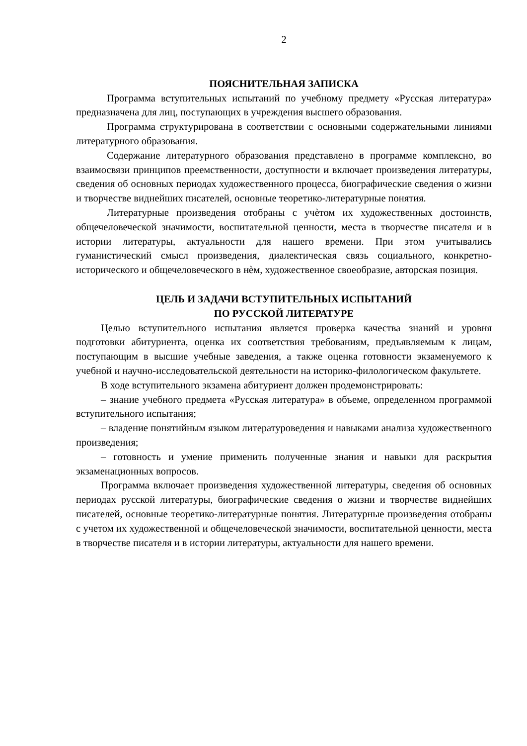2
ПОЯСНИТЕЛЬНАЯ ЗАПИСКА
Программа вступительных испытаний по учебному предмету «Русская литература» предназначена для лиц, поступающих в учреждения высшего образования.
Программа структурирована в соответствии с основными содержательными линиями литературного образования.
Содержание литературного образования представлено в программе комплексно, во взаимосвязи принципов преемственности, доступности и включает произведения литературы, сведения об основных периодах художественного процесса, биографические сведения о жизни и творчестве виднейших писателей, основные теоретико-литературные понятия.
Литературные произведения отобраны с учѐтом их художественных достоинств, общечеловеческой значимости, воспитательной ценности, места в творчестве писателя и в истории литературы, актуальности для нашего времени. При этом учитывались гуманистический смысл произведения, диалектическая связь социального, конкретно-исторического и общечеловеческого в нѐм, художественное своеобразие, авторская позиция.
ЦЕЛЬ И ЗАДАЧИ ВСТУПИТЕЛЬНЫХ ИСПЫТАНИЙ
ПО РУССКОЙ ЛИТЕРАТУРЕ
Целью вступительного испытания является проверка качества знаний и уровня подготовки абитуриента, оценка их соответствия требованиям, предъявляемым к лицам, поступающим в высшие учебные заведения, а также оценка готовности экзаменуемого к учебной и научно-исследовательской деятельности на историко-филологическом факультете.
В ходе вступительного экзамена абитуриент должен продемонстрировать:
– знание учебного предмета «Русская литература» в объеме, определенном программой вступительного испытания;
– владение понятийным языком литературоведения и навыками анализа художественного произведения;
– готовность и умение применить полученные знания и навыки для раскрытия экзаменационных вопросов.
Программа включает произведения художественной литературы, сведения об основных периодах русской литературы, биографические сведения о жизни и творчестве виднейших писателей, основные теоретико-литературные понятия. Литературные произведения отобраны с учетом их художественной и общечеловеческой значимости, воспитательной ценности, места в творчестве писателя и в истории литературы, актуальности для нашего времени.